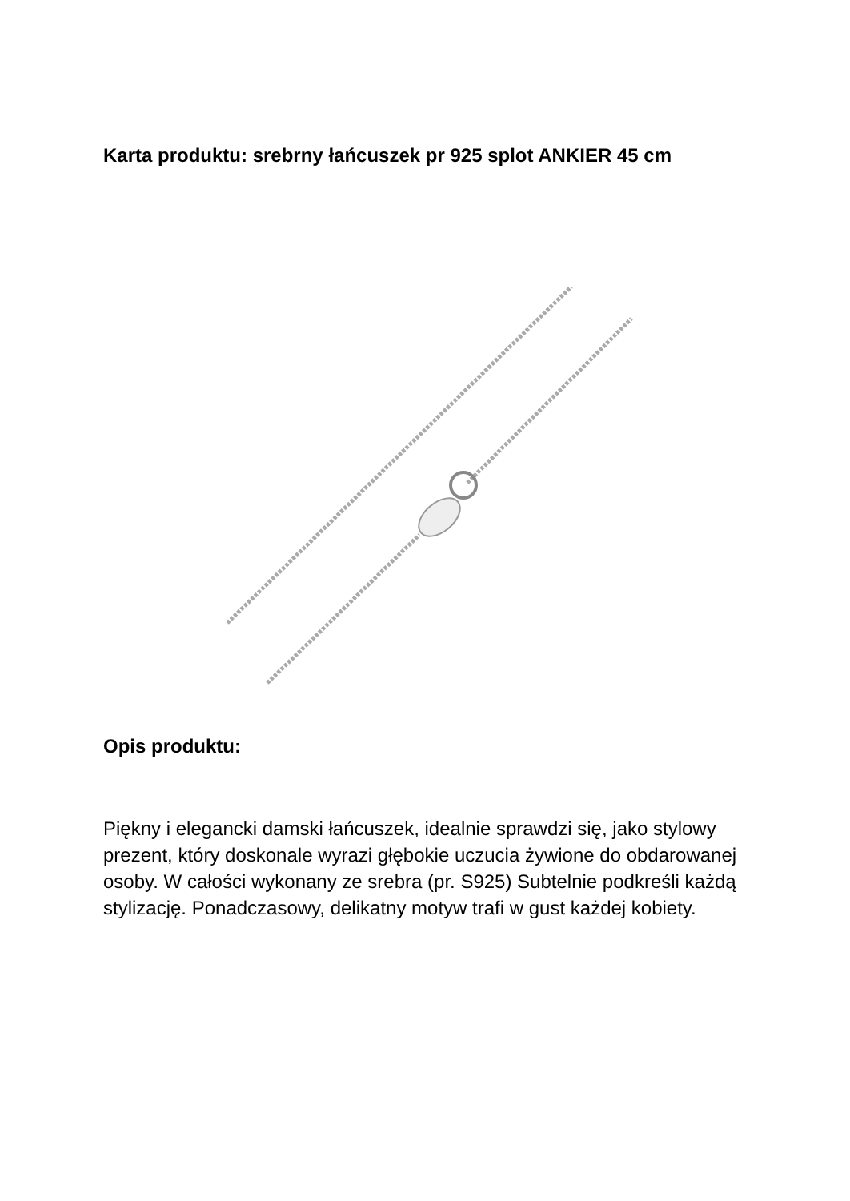Karta produktu: srebrny łańcuszek pr 925 splot ANKIER 45 cm
Opis produktu:
Piękny i elegancki damski łańcuszek, idealnie sprawdzi się, jako stylowy prezent, który doskonale wyrazi głębokie uczucia żywione do obdarowanej osoby. W całości wykonany ze srebra (pr. S925) Subtelnie podkreśli każdą stylizację. Ponadczasowy, delikatny motyw trafi w gust każdej kobiety.